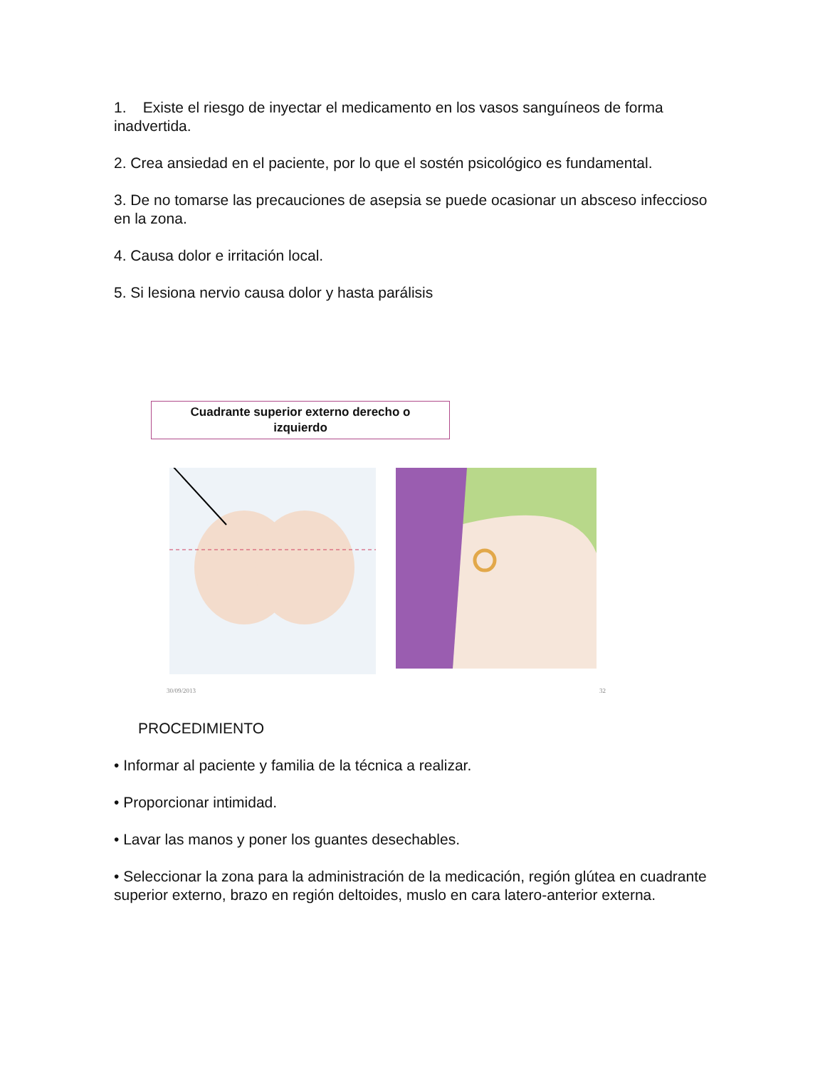1. Existe el riesgo de inyectar el medicamento en los vasos sanguíneos de forma inadvertida.
2. Crea ansiedad en el paciente, por lo que el sostén psicológico es fundamental.
3. De no tomarse las precauciones de asepsia se puede ocasionar un absceso infeccioso en la zona.
4. Causa dolor e irritación local.
5. Si lesiona nervio causa dolor y hasta parálisis
Cuadrante superior externo derecho o
izquierdo
30/09/2013 32
PROCEDIMIENTO
• Informar al paciente y familia de la técnica a realizar.
• Proporcionar intimidad.
• Lavar las manos y poner los guantes desechables.
• Seleccionar la zona para la administración de la medicación, región glútea en cuadrante superior externo, brazo en región deltoides, muslo en cara latero-anterior externa.